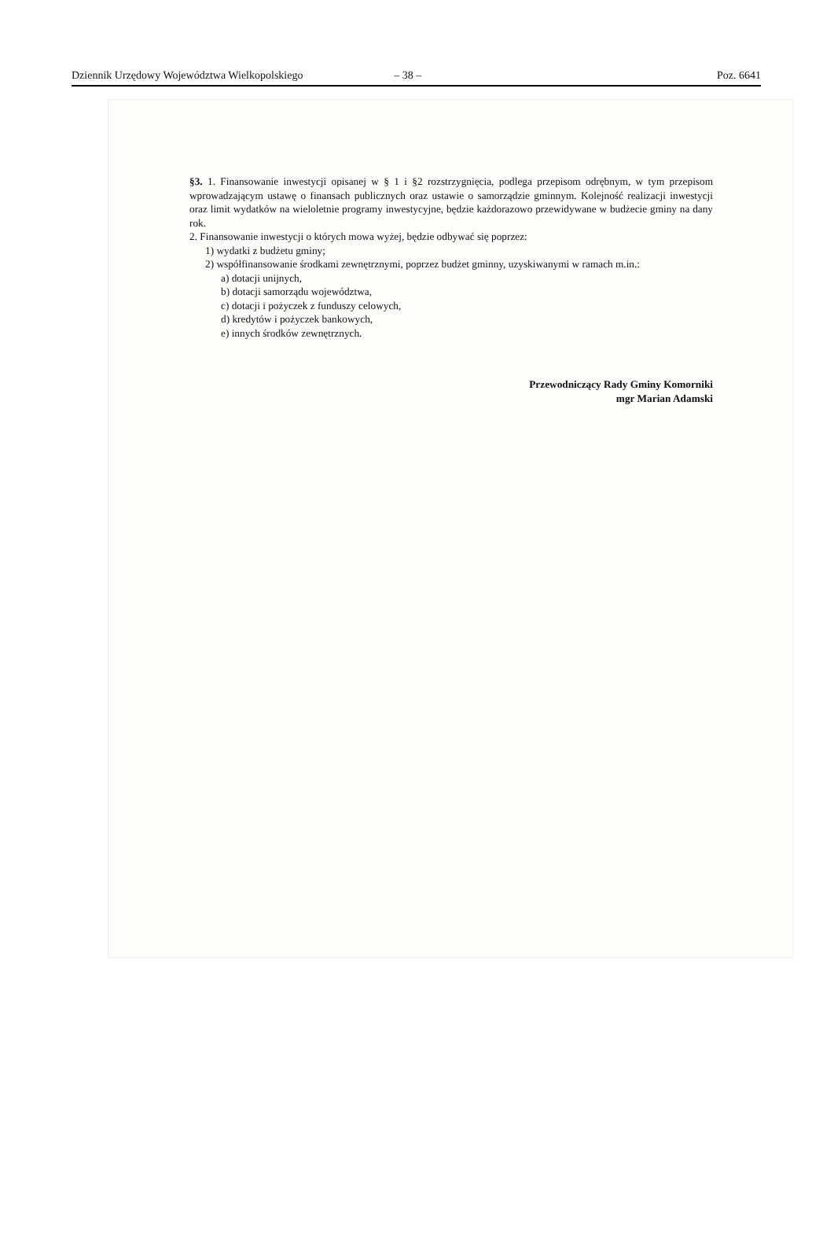Dziennik Urzędowy Województwa Wielkopolskiego – 38 – Poz. 6641
§3. 1. Finansowanie inwestycji opisanej w § 1 i §2 rozstrzygnięcia, podlega przepisom odrębnym, w tym przepisom wprowadzającym ustawę o finansach publicznych oraz ustawie o samorządzie gminnym. Kolejność realizacji inwestycji oraz limit wydatków na wieloletnie programy inwestycyjne, będzie każdorazowo przewidywane w budżecie gminy na dany rok.
2. Finansowanie inwestycji o których mowa wyżej, będzie odbywać się poprzez:
1) wydatki z budżetu gminy;
2) współfinansowanie środkami zewnętrznymi, poprzez budżet gminny, uzyskiwanymi w ramach m.in.:
a) dotacji unijnych,
b) dotacji samorządu województwa,
c) dotacji i pożyczek z funduszy celowych,
d) kredytów i pożyczek bankowych,
e) innych środków zewnętrznych.
Przewodniczący Rady Gminy Komorniki
mgr Marian Adamski